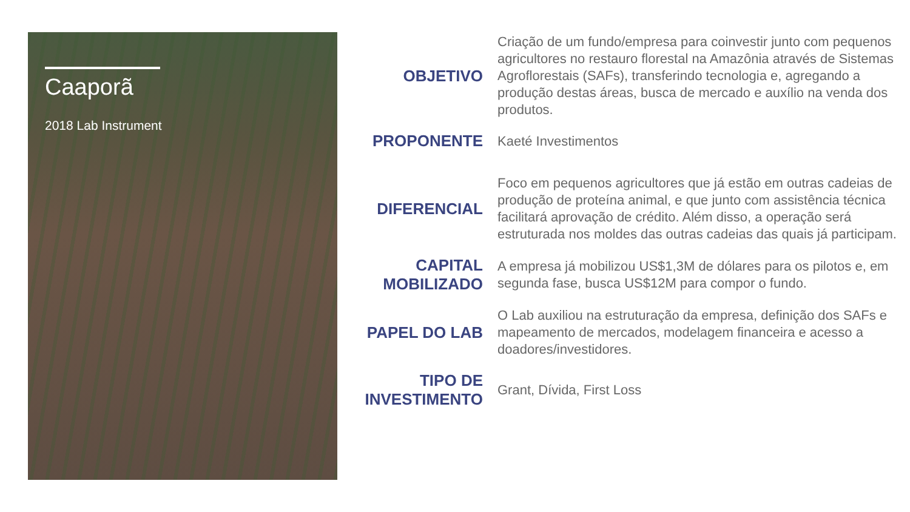Caaporã
2018 Lab Instrument
OBJETIVO
Criação de um fundo/empresa para coinvestir junto com pequenos agricultores no restauro florestal na Amazônia através de Sistemas Agroflorestais (SAFs), transferindo tecnologia e, agregando a produção destas áreas, busca de mercado e auxílio na venda dos produtos.
PROPONENTE
Kaeté Investimentos
DIFERENCIAL
Foco em pequenos agricultores que já estão em outras cadeias de produção de proteína animal, e que junto com assistência técnica facilitará aprovação de crédito. Além disso, a operação será estruturada nos moldes das outras cadeias das quais já participam.
CAPITAL MOBILIZADO
A empresa já mobilizou US$1,3M de dólares para os pilotos e, em segunda fase, busca US$12M para compor o fundo.
PAPEL DO LAB
O Lab auxiliou na estruturação da empresa, definição dos SAFs e mapeamento de mercados, modelagem financeira e acesso a doadores/investidores.
TIPO DE INVESTIMENTO
Grant, Dívida, First Loss